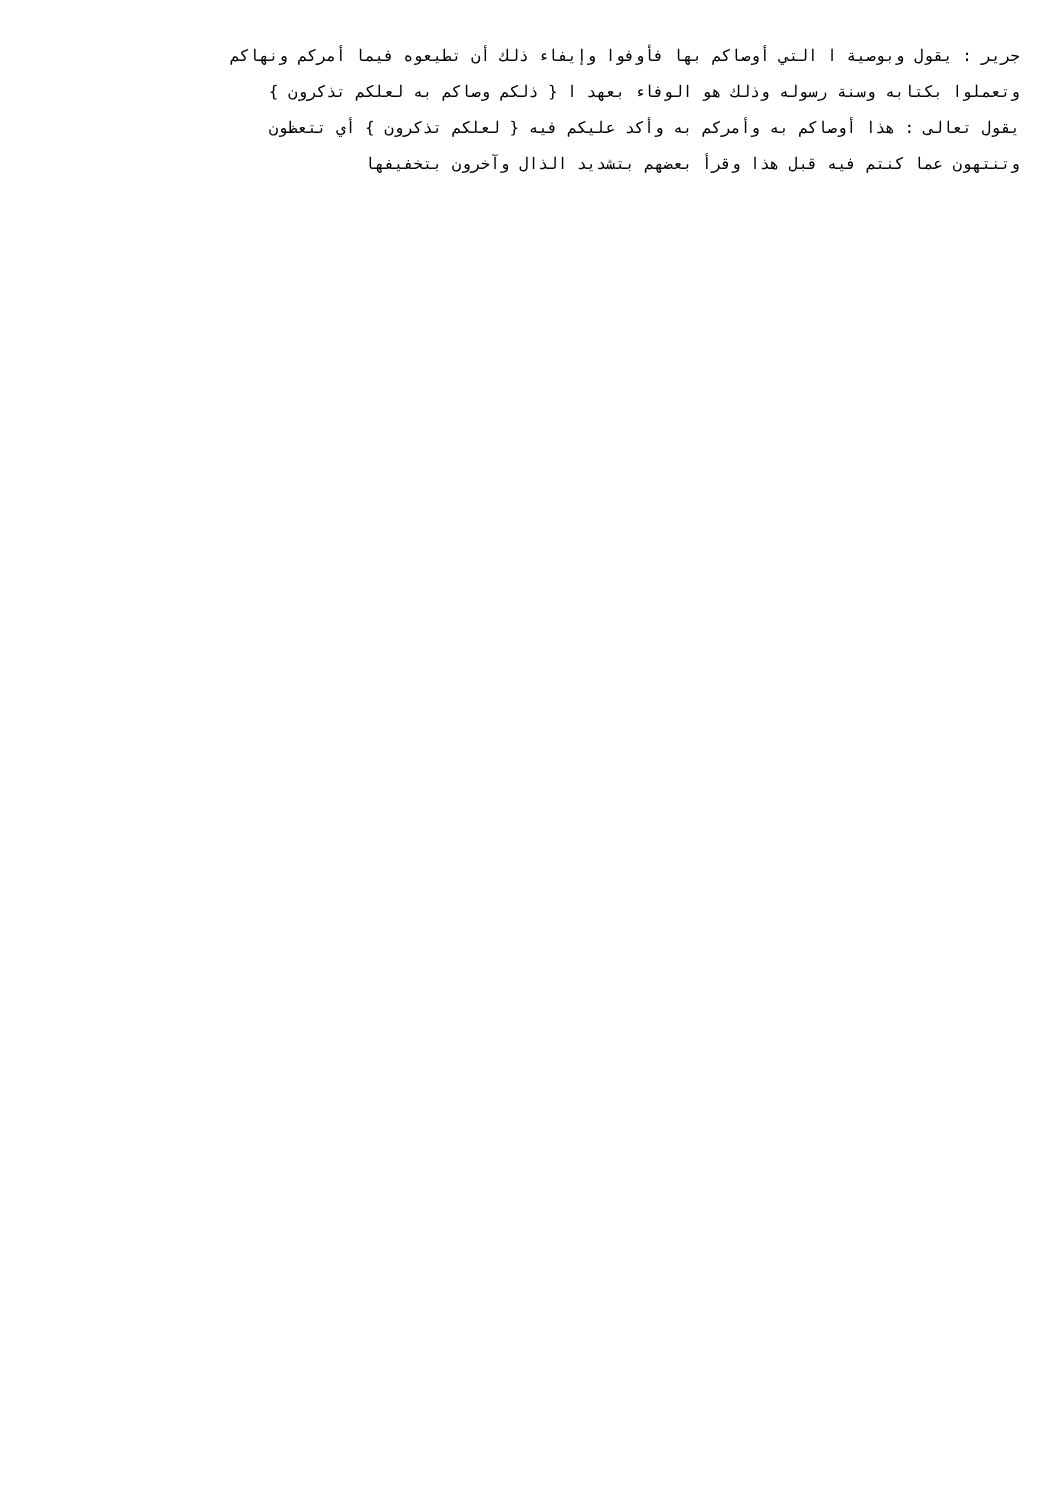جرير : يقول وبوصية ا التي أوصاكم بها فأوفوا وإيفاء ذلك أن تطيعوه فيما أمركم ونهاكم
وتعملوا بكتابه وسنة رسوله وذلك هو الوفاء بعهد ا { ذلكم وصاكم به لعلكم تذكرون }
يقول تعالى : هذا أوصاكم به وأمركم به وأكد عليكم فيه { لعلكم تذكرون } أي تتعظون
وتنتهون عما كنتم فيه قبل هذا وقرأ بعضهم بتشديد الذال وآخرون بتخفيفها